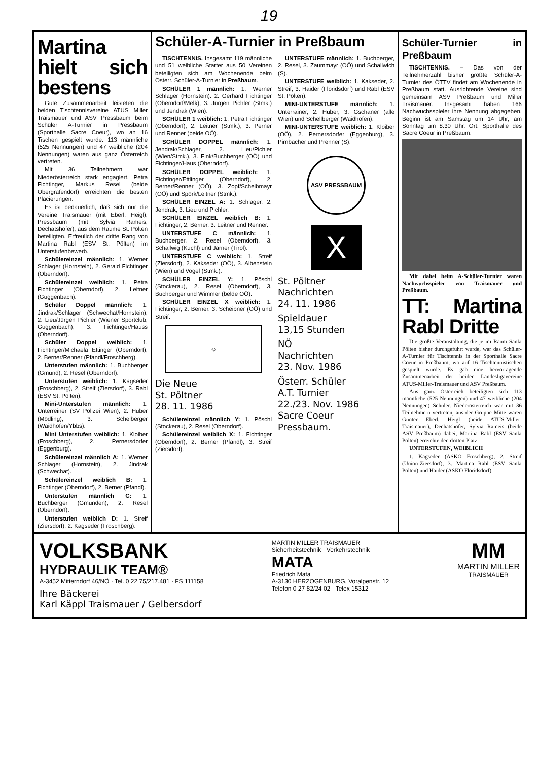19
Martina hielt sich bestens
Gute Zusammenarbeit leisteten die beiden Tischtennisvereine ATUS Miller Traismauer und ASV Pressbaum beim Schüler A-Turnier in Pressbaum (Sporthalle Sacre Coeur), wo an 16 Tischen gespielt wurde. 113 männliche (525 Nennungen) und 47 weibliche (204 Nennungen) waren aus ganz Österreich vertreten.
Mit 36 Teilnehmern war Niederösterreich stark engagiert, Petra Fichtinger, Markus Resel (beide Obergrafendorf) erreichten die besten Placierungen.
Es ist bedauerlich, daß sich nur die Vereine Traismauer (mit Eberl, Heigl), Pressbaum (mit Sylvia Rameis, Dechatshofer), aus dem Raume St. Pölten beteiligten. Erfreulich der dritte Rang von Martina Rabl (ESV St. Pölten) im Unterstufenbewerb.
Schülereinzel männlich: 1. Werner Schlager (Hornstein), 2. Gerald Fichtinger (Oberndorf).
Schülereinzel weiblich: 1. Petra Fichtinger (Oberndorf), 2. Leitner (Guggenbach).
Schüler Doppel männlich: 1. Jindrak/Schlager (Schwechat/Hornstein), 2. Lieu/Jürgen Pichler (Wiener Sportclub, Guggenbach), 3. Fichtinger/Hauss (Oberndorf).
Schüler Doppel weiblich: 1. Fichtinger/Michaela Ettinger (Oberndorf), 2. Berner/Renner (Pfandl/Froschberg).
Unterstufen männlich: 1. Buchberger (Gmund), 2. Resel (Oberndorf).
Unterstufen weiblich: 1. Kagseder (Froschberg), 2. Streif (Ziersdorf), 3. Rabl (ESV St. Pölten).
Mini-Unterstufen männlich: 1. Unterreiner (SV Polizei Wien), 2. Huber (Mödling), 3. Schelberger (Waidhofen/Ybbs).
Mini Unterstufen weiblich: 1. Kloiber (Froschberg), 2. Pernersdorfer (Eggenburg).
Schülereinzel männlich A: 1. Werner Schlager (Hornstein), 2. Jindrak (Schwechat).
Schülereinzel weiblich B: 1. Fichtinger (Oberndorf), 2. Berner (Pfandl).
Unterstufen männlich C: 1. Buchberger (Gmunden), 2. Resel (Oberndorf).
Unterstufen weiblich D: 1. Streif (Ziersdorf), 2. Kagseder (Froschberg).
Schüler-A-Turnier in Preßbaum
TISCHTENNIS. Insgesamt 119 männliche und 51 weibliche Starter aus 50 Vereinen beteiligten sich am Wochenende beim Österr. Schüler-A-Turnier in Preßbaum.
SCHÜLER 1 männlich: 1. Werner Schlager (Hornstein). 2. Gerhard Fichtinger (Oberndorf/Melk), 3. Jürgen Pichler (Stmk.) und Jendrak (Wien).
SCHÜLER 1 weiblich: 1. Petra Fichtinger (Oberndorf), 2. Leitner (Stmk.), 3. Perner und Renner (beide OÖ).
SCHÜLER DOPPEL männlich: 1. Jendrak/Schlager, 2. Lieu/Pichler (Wien/Stmk.), 3. Fink/Buchberger (OÖ) und Fichtinger/Haus (Oberndorf).
SCHÜLER DOPPEL weiblich: 1. Fichtinger/Ettlinger (Oberndorf), 2. Berner/Renner (OÖ), 3. Zopf/Scheibmayr (OÖ) und Spörk/Leitner (Stmk.).
SCHÜLER EINZEL A: 1. Schlager, 2. Jendrak, 3. Lieu und Pichler.
SCHÜLER EINZEL weiblich B: 1. Fichtinger, 2. Berner, 3. Leitner und Renner.
UNTERSTUFE C männlich: 1. Buchberger, 2. Resel (Oberndorf), 3. Schallwig (Kuchl) und Jarner (Tirol).
UNTERSTUFE C weiblich: 1. Streif (Ziersdorf), 2. Kakseder (OÖ), 3. Albenstein (Wien) und Vogel (Stmk.).
SCHÜLER EINZEL Y: 1. Pöschl (Stockerau), 2. Resel (Oberndorf), 3. Buchberger und Wimmer (belde OÖ).
SCHÜLER EINZEL X weiblich: 1. Fichtinger, 2. Berner, 3. Scheibner (OÖ) und Streif.
☺
Die Neue
St. Pöltner
28. 11. 1986
Schülereinzel männlich Y: 1. Pöschl (Stockerau), 2. Resel (Oberndorf).
Schülereinzel weiblich X: 1. Fichtinger (Oberndorf), 2. Berner (Pfandl), 3. Streif (Ziersdorf).
UNTERSTUFE männlich: 1. Buchberger, 2. Resel, 3. Zaummayr (OÖ) und Schallwich (S).
UNTERSTUFE weiblich: 1. Kakseder, 2. Streif, 3. Haider (Floridsdorf) und Rabl (ESV St. Pölten).
MINI-UNTERSTUFE männlich: 1. Unterrainer, 2. Huber, 3. Gschaner (alle Wien) und Schellberger (Waidhofen).
MINI-UNTERSTUFE weiblich: 1. Kloiber (OÖ), 2. Pernersdorfer (Eggenburg), 3. Pirnbacher und Prenner (S).
ASV PRESSBAUM
X
St. Pöltner
Nachrichten
24. 11. 1986
Spieldauer
13,15 Stunden
NÖ
Nachrichten
23. Nov. 1986
Österr. Schüler
A.T. Turnier
22./23. Nov. 1986
Sacre Coeur
Pressbaum.
Schüler-Turnier in Preßbaum
TISCHTENNIS. – Das von der Teilnehmerzahl bisher größte Schüler-A-Turnier des ÖTTV findet am Wochenende in Preßbaum statt. Ausrichtende Vereine sind gemeinsam ASV Preßbaum und Miller Traismauer. Insgesamt haben 166 Nachwuchsspieler ihre Nennung abgegeben. Beginn ist am Samstag um 14 Uhr, am Sonntag um 8.30 Uhr. Ort: Sporthalle des Sacre Coeur in Preßbaum.
Mit dabei beim A-Schüler-Turnier waren Nachwuchsspieler von Traismauer und Preßbaum.
TT: Martina Rabl Dritte
Die größte Veranstaltung, die je im Raum Sankt Pölten bisher durchgeführt wurde, war das Schüler-A-Turnier für Tischtennis in der Sporthalle Sacre Coeur in Preßbaum, wo auf 16 Tischtennistischen gespielt wurde. Es gab eine hervorragende Zusammenarbeit der beiden Landesligavereine ATUS-Miller-Traismauer und ASV Preßbaum.
Aus ganz Österreich beteiligten sich 113 männliche (525 Nennungen) und 47 weibliche (204 Nennungen) Schüler. Niederösterreich war mit 36 Teilnehmern vertreten, aus der Gruppe Mitte waren Günter Eberl, Heigl (beide ATUS-Miller-Traismauer), Dechatshofer, Sylvia Rameis (beide ASV Preßbaum) dabei, Martina Rabl (ESV Sankt Pölten) erreichte den dritten Platz.
UNTERSTUFEN, WEIBLICH
1. Kagseder (ASKÖ Froschberg), 2. Streif (Union-Ziersdorf), 3. Martina Rabl (ESV Sankt Pölten) und Haider (ASKÖ Floridsdorf).
VOLKSBANK
HYDRAULIK TEAM®
A-3452 Mitterndorf 46/NÖ · Tel. 0 22 75/217.481 · FS 111158
Ihre Bäckerei
Karl Käppl Traismauer / Gelbersdorf
MARTIN MILLER TRAISMAUER
Sicherheitstechnik · Verkehrstechnik
MATA
Friedrich Mata
A-3130 HERZOGENBURG, Voralpenstr. 12
Telefon 0 27 82/24 02 · Telex 15312
MM
MARTIN MILLER
TRAISMAUER